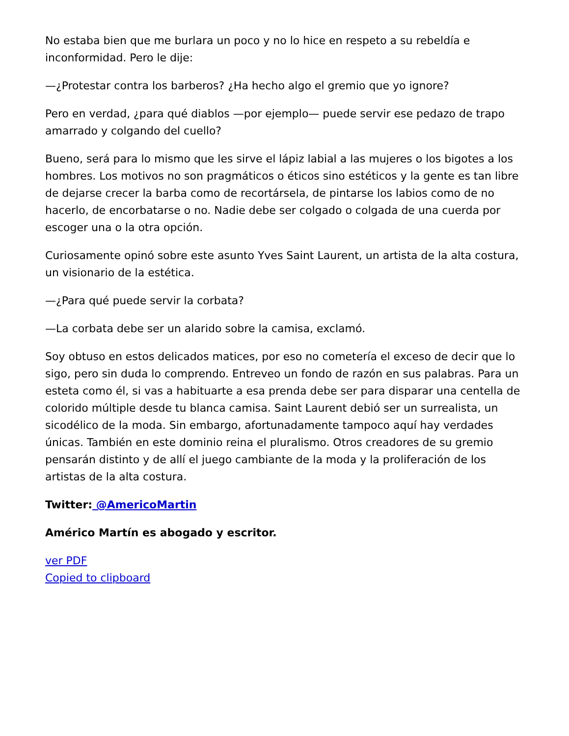No estaba bien que me burlara un poco y no lo hice en respeto a su rebeldía e inconformidad. Pero le dije:
—¿Protestar contra los barberos? ¿Ha hecho algo el gremio que yo ignore?
Pero en verdad, ¿para qué diablos —por ejemplo— puede servir ese pedazo de trapo amarrado y colgando del cuello?
Bueno, será para lo mismo que les sirve el lápiz labial a las mujeres o los bigotes a los hombres. Los motivos no son pragmáticos o éticos sino estéticos y la gente es tan libre de dejarse crecer la barba como de recortársela, de pintarse los labios como de no hacerlo, de encorbatarse o no. Nadie debe ser colgado o colgada de una cuerda por escoger una o la otra opción.
Curiosamente opinó sobre este asunto Yves Saint Laurent, un artista de la alta costura, un visionario de la estética.
—¿Para qué puede servir la corbata?
—La corbata debe ser un alarido sobre la camisa, exclamó.
Soy obtuso en estos delicados matices, por eso no cometería el exceso de decir que lo sigo, pero sin duda lo comprendo. Entreveo un fondo de razón en sus palabras. Para un esteta como él, si vas a habituarte a esa prenda debe ser para disparar una centella de colorido múltiple desde tu blanca camisa. Saint Laurent debió ser un surrealista, un sicodélico de la moda. Sin embargo, afortunadamente tampoco aquí hay verdades únicas. También en este dominio reina el pluralismo. Otros creadores de su gremio pensarán distinto y de allí el juego cambiante de la moda y la proliferación de los artistas de la alta costura.
Twitter: @AmericoMartin
Américo Martín es abogado y escritor.
ver PDF
Copied to clipboard